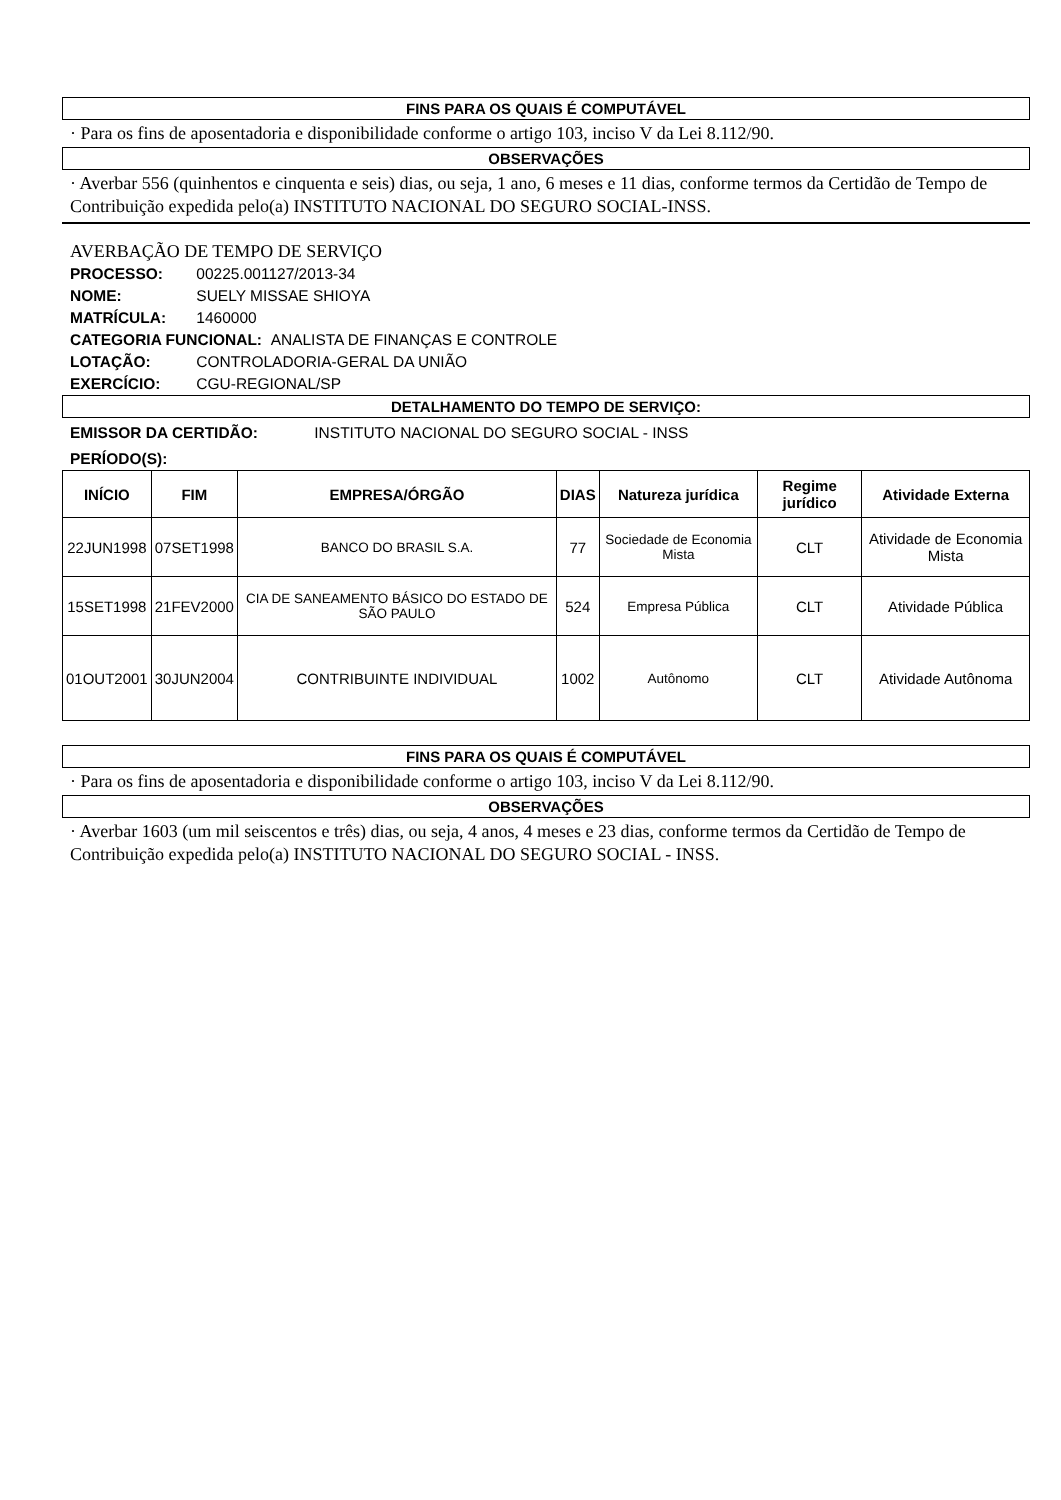FINS PARA OS QUAIS É COMPUTÁVEL
· Para os fins de aposentadoria e disponibilidade conforme o artigo 103, inciso V da Lei 8.112/90.
OBSERVAÇÕES
· Averbar 556 (quinhentos e cinquenta e seis) dias, ou seja, 1 ano, 6 meses e 11 dias, conforme termos da Certidão de Tempo de Contribuição expedida pelo(a) INSTITUTO NACIONAL DO SEGURO SOCIAL-INSS.
AVERBAÇÃO DE TEMPO DE SERVIÇO
PROCESSO: 00225.001127/2013-34
NOME: SUELY MISSAE SHIOYA
MATRÍCULA: 1460000
CATEGORIA FUNCIONAL: ANALISTA DE FINANÇAS E CONTROLE
LOTAÇÃO: CONTROLADORIA-GERAL DA UNIÃO
EXERCÍCIO: CGU-REGIONAL/SP
DETALHAMENTO DO TEMPO DE SERVIÇO:
EMISSOR DA CERTIDÃO: INSTITUTO NACIONAL DO SEGURO SOCIAL - INSS
PERÍODO(S):
| INÍCIO | FIM | EMPRESA/ÓRGÃO | DIAS | Natureza jurídica | Regime jurídico | Atividade Externa |
| --- | --- | --- | --- | --- | --- | --- |
| 22JUN1998 | 07SET1998 | BANCO DO BRASIL S.A. | 77 | Sociedade de Economia Mista | CLT | Atividade de Economia Mista |
| 15SET1998 | 21FEV2000 | CIA DE SANEAMENTO BÁSICO DO ESTADO DE SÃO PAULO | 524 | Empresa Pública | CLT | Atividade Pública |
| 01OUT2001 | 30JUN2004 | CONTRIBUINTE INDIVIDUAL | 1002 | Autônomo | CLT | Atividade Autônoma |
FINS PARA OS QUAIS É COMPUTÁVEL
· Para os fins de aposentadoria e disponibilidade conforme o artigo 103, inciso V da Lei 8.112/90.
OBSERVAÇÕES
· Averbar 1603 (um mil seiscentos e três) dias, ou seja, 4 anos, 4 meses e 23 dias, conforme termos da Certidão de Tempo de Contribuição expedida pelo(a) INSTITUTO NACIONAL DO SEGURO SOCIAL - INSS.